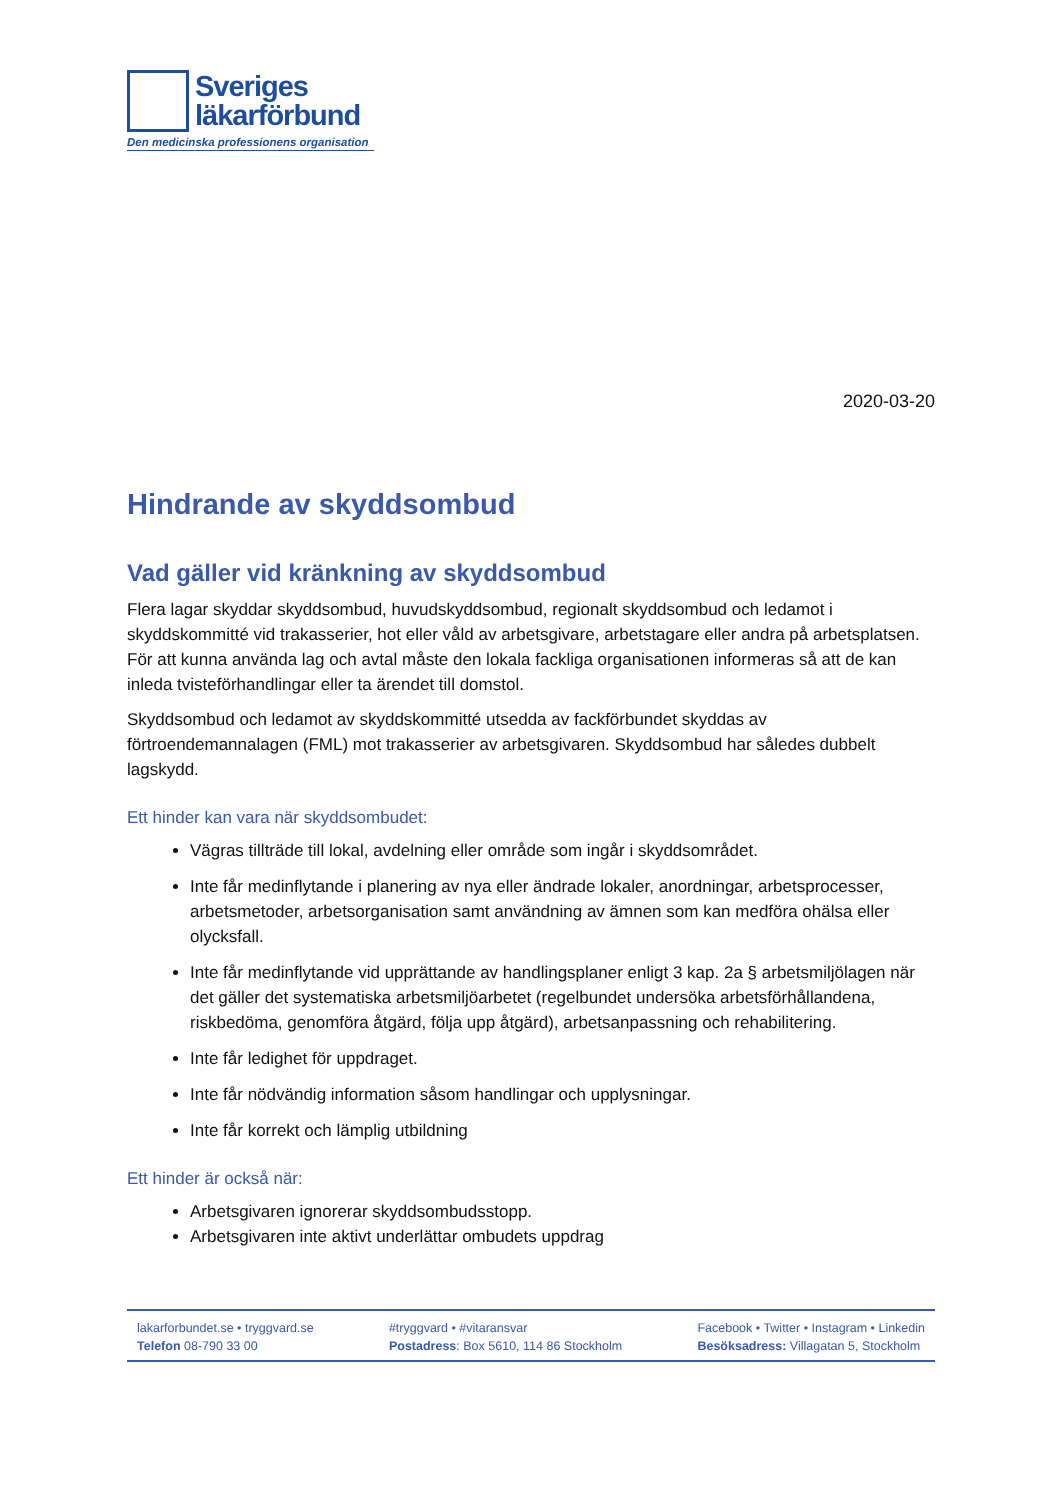Sveriges
läkarförbund
Den medicinska professionens organisation
2020-03-20
Hindrande av skyddsombud
Vad gäller vid kränkning av skyddsombud
Flera lagar skyddar skyddsombud, huvudskyddsombud, regionalt skyddsombud och ledamot i skyddskommitté vid trakasserier, hot eller våld av arbetsgivare, arbetstagare eller andra på arbetsplatsen. För att kunna använda lag och avtal måste den lokala fackliga organisationen informeras så att de kan inleda tvisteförhandlingar eller ta ärendet till domstol.
Skyddsombud och ledamot av skyddskommitté utsedda av fackförbundet skyddas av förtroendemannalagen (FML) mot trakasserier av arbetsgivaren. Skyddsombud har således dubbelt lagskydd.
Ett hinder kan vara när skyddsombudet:
Vägras tillträde till lokal, avdelning eller område som ingår i skyddsområdet.
Inte får medinflytande i planering av nya eller ändrade lokaler, anordningar, arbetsprocesser, arbetsmetoder, arbetsorganisation samt användning av ämnen som kan medföra ohälsa eller olycksfall.
Inte får medinflytande vid upprättande av handlingsplaner enligt 3 kap. 2a § arbetsmiljölagen när det gäller det systematiska arbetsmiljöarbetet (regelbundet undersöka arbetsförhållandena, riskbedöma, genomföra åtgärd, följa upp åtgärd), arbetsanpassning och rehabilitering.
Inte får ledighet för uppdraget.
Inte får nödvändig information såsom handlingar och upplysningar.
Inte får korrekt och lämplig utbildning
Ett hinder är också när:
Arbetsgivaren ignorerar skyddsombudsstopp.
Arbetsgivaren inte aktivt underlättar ombudets uppdrag
lakarforbundet.se • tryggvard.se
Telefon 08-790 33 00
#tryggvard • #vitaransvar
Postadress: Box 5610, 114 86 Stockholm
Facebook • Twitter • Instagram • Linkedin
Besöksadress: Villagatan 5, Stockholm